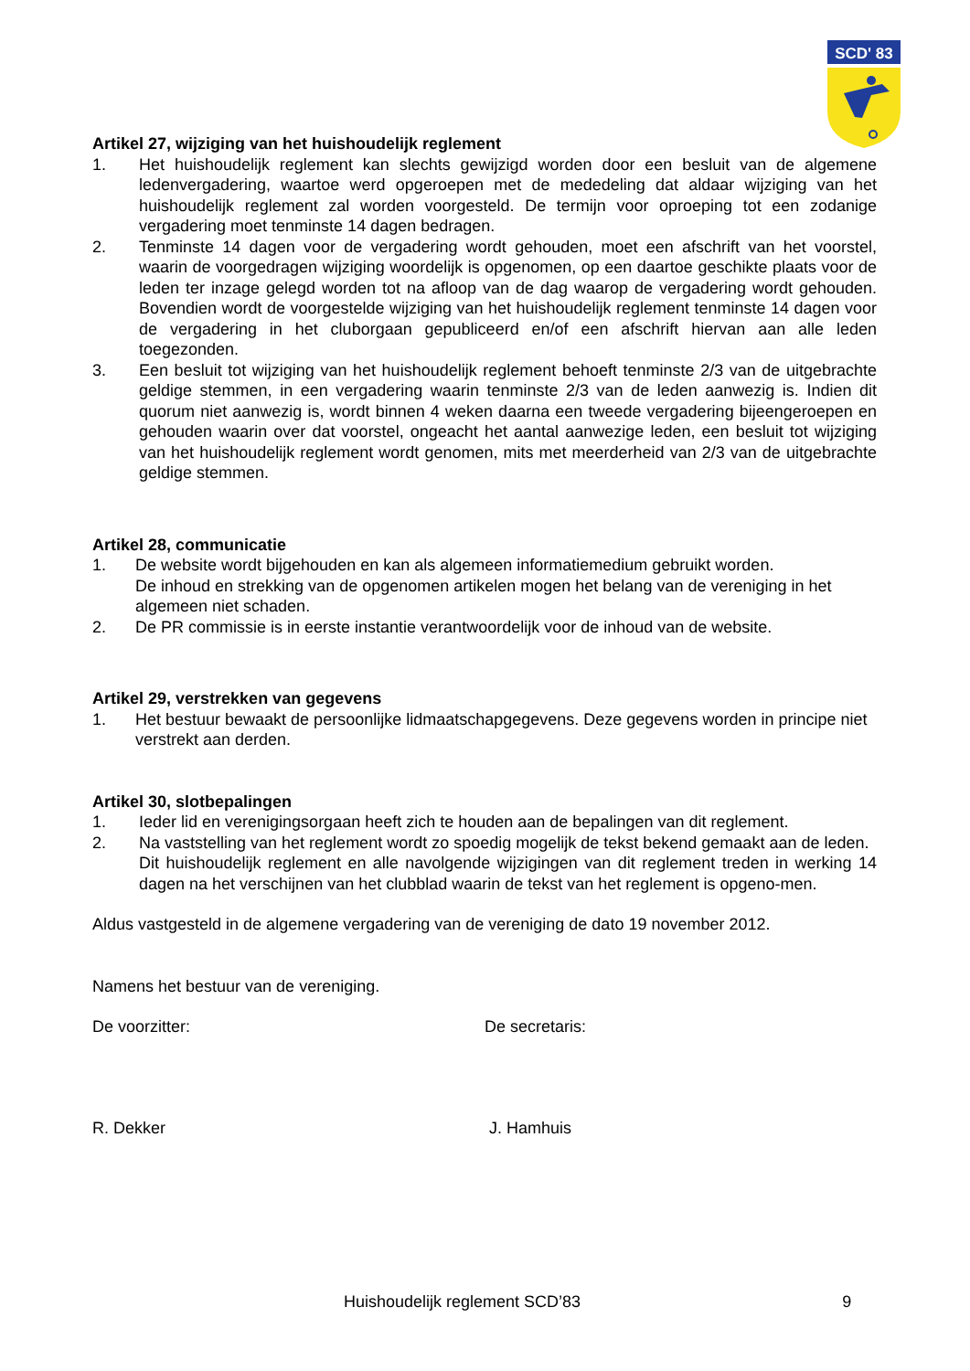SCD' 83
Artikel 27, wijziging van het huishoudelijk reglement
1. Het huishoudelijk reglement kan slechts gewijzigd worden door een besluit van de algemene ledenvergadering, waartoe werd opgeroepen met de mededeling dat aldaar wijziging van het huishoudelijk reglement zal worden voorgesteld. De termijn voor oproeping tot een zodanige vergadering moet tenminste 14 dagen bedragen.
2. Tenminste 14 dagen voor de vergadering wordt gehouden, moet een afschrift van het voorstel, waarin de voorgedragen wijziging woordelijk is opgenomen, op een daartoe geschikte plaats voor de leden ter inzage gelegd worden tot na afloop van de dag waarop de vergadering wordt gehouden. Bovendien wordt de voorgestelde wijziging van het huishoudelijk reglement tenminste 14 dagen voor de vergadering in het cluborgaan gepubliceerd en/of een afschrift hiervan aan alle leden toegezonden.
3. Een besluit tot wijziging van het huishoudelijk reglement behoeft tenminste 2/3 van de uitgebrachte geldige stemmen, in een vergadering waarin tenminste 2/3 van de leden aanwezig is. Indien dit quorum niet aanwezig is, wordt binnen 4 weken daarna een tweede vergadering bijeengeroepen en gehouden waarin over dat voorstel, ongeacht het aantal aanwezige leden, een besluit tot wijziging van het huishoudelijk reglement wordt genomen, mits met meerderheid van 2/3 van de uitgebrachte geldige stemmen.
Artikel 28, communicatie
1. De website wordt bijgehouden en kan als algemeen informatiemedium gebruikt worden.
De inhoud en strekking van de opgenomen artikelen mogen het belang van de vereniging in het algemeen niet schaden.
2. De PR commissie is in eerste instantie verantwoordelijk voor de inhoud van de website.
Artikel 29, verstrekken van gegevens
1. Het bestuur bewaakt de persoonlijke lidmaatschapgegevens. Deze gegevens worden in principe niet verstrekt aan derden.
Artikel 30, slotbepalingen
1. Ieder lid en verenigingsorgaan heeft zich te houden aan de bepalingen van dit reglement.
2. Na vaststelling van het reglement wordt zo spoedig mogelijk de tekst bekend gemaakt aan de leden.
Dit huishoudelijk reglement en alle navolgende wijzigingen van dit reglement treden in werking 14 dagen na het verschijnen van het clubblad waarin de tekst van het reglement is opgeno-men.
Aldus vastgesteld in de algemene vergadering van de vereniging de dato 19 november 2012.
Namens het bestuur van de vereniging.
De voorzitter: De secretaris:
R. Dekker J. Hamhuis
Huishoudelijk reglement SCD’83 9